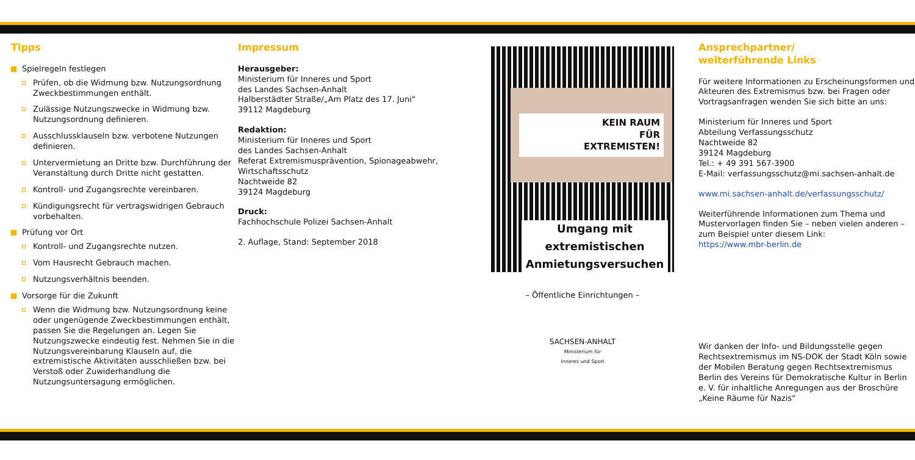Tipps
Spielregeln festlegen
Prüfen, ob die Widmung bzw. Nutzungsordnung Zweckbestimmungen enthält.
Zulässige Nutzungszwecke in Widmung bzw. Nutzungsordnung definieren.
Ausschlussklauseln bzw. verbotene Nutzungen definieren.
Untervermietung an Dritte bzw. Durchführung der Veranstaltung durch Dritte nicht gestatten.
Kontroll- und Zugangsrechte vereinbaren.
Kündigungsrecht für vertragswidrigen Gebrauch vorbehalten.
Prüfung vor Ort
Kontroll- und Zugangsrechte nutzen.
Vom Hausrecht Gebrauch machen.
Nutzungsverhältnis beenden.
Vorsorge für die Zukunft
Wenn die Widmung bzw. Nutzungsordnung keine oder ungenügende Zweckbestimmungen enthält, passen Sie die Regelungen an. Legen Sie Nutzungszwecke eindeutig fest. Nehmen Sie in die Nutzungsvereinbarung Klauseln auf, die extremistische Aktivitäten ausschließen bzw. bei Verstoß oder Zuwiderhandlung die Nutzungsuntersagung ermöglichen.
Impressum
Herausgeber:
Ministerium für Inneres und Sport
des Landes Sachsen-Anhalt
Halberstädter Straße/„Am Platz des 17. Juni“
39112 Magdeburg
Redaktion:
Ministerium für Inneres und Sport
des Landes Sachsen-Anhalt
Referat Extremismusprävention, Spionageabwehr, Wirtschaftsschutz
Nachtweide 82
39124 Magdeburg
Druck:
Fachhochschule Polizei Sachsen-Anhalt
2. Auflage, Stand: September 2018
KEIN RAUM
FÜR
EXTREMISTEN!
Umgang mit extremistischen Anmietungsversuchen
– Öffentliche Einrichtungen –
SACHSEN-ANHALT
Ministerium für
Inneres und Sport
Ansprechpartner/
weiterführende Links
Für weitere Informationen zu Erscheinungsformen und Akteuren des Extremismus bzw. bei Fragen oder Vortragsanfragen wenden Sie sich bitte an uns:
Ministerium für Inneres und Sport
Abteilung Verfassungsschutz
Nachtweide 82
39124 Magdeburg
Tel.: + 49 391 567-3900
E-Mail: verfassungsschutz@mi.sachsen-anhalt.de
www.mi.sachsen-anhalt.de/verfassungsschutz/
Weiterführende Informationen zum Thema und Mustervorlagen finden Sie – neben vielen anderen – zum Beispiel unter diesem Link:
https://www.mbr-berlin.de
Wir danken der Info- und Bildungsstelle gegen Rechtsextremismus im NS-DOK der Stadt Köln sowie der Mobilen Beratung gegen Rechtsextremismus Berlin des Vereins für Demokratische Kultur in Berlin e. V. für inhaltliche Anregungen aus der Broschüre „Keine Räume für Nazis“